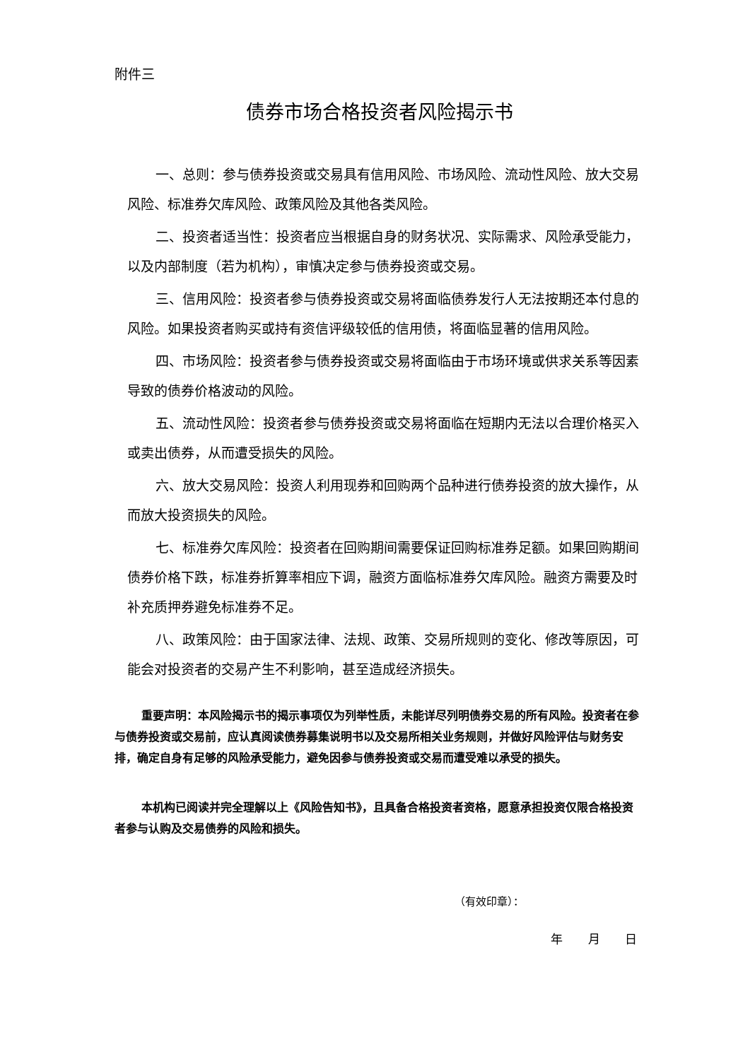附件三
债券市场合格投资者风险揭示书
一、总则：参与债券投资或交易具有信用风险、市场风险、流动性风险、放大交易风险、标准券欠库风险、政策风险及其他各类风险。
二、投资者适当性：投资者应当根据自身的财务状况、实际需求、风险承受能力，以及内部制度（若为机构），审慎决定参与债券投资或交易。
三、信用风险：投资者参与债券投资或交易将面临债券发行人无法按期还本付息的风险。如果投资者购买或持有资信评级较低的信用债，将面临显著的信用风险。
四、市场风险：投资者参与债券投资或交易将面临由于市场环境或供求关系等因素导致的债券价格波动的风险。
五、流动性风险：投资者参与债券投资或交易将面临在短期内无法以合理价格买入或卖出债券，从而遭受损失的风险。
六、放大交易风险：投资人利用现券和回购两个品种进行债券投资的放大操作，从而放大投资损失的风险。
七、标准券欠库风险：投资者在回购期间需要保证回购标准券足额。如果回购期间债券价格下跌，标准券折算率相应下调，融资方面临标准券欠库风险。融资方需要及时补充质押券避免标准券不足。
八、政策风险：由于国家法律、法规、政策、交易所规则的变化、修改等原因，可能会对投资者的交易产生不利影响，甚至造成经济损失。
重要声明：本风险揭示书的揭示事项仅为列举性质，未能详尽列明债券交易的所有风险。投资者在参与债券投资或交易前，应认真阅读债券募集说明书以及交易所相关业务规则，并做好风险评估与财务安排，确定自身有足够的风险承受能力，避免因参与债券投资或交易而遭受难以承受的损失。
本机构已阅读并完全理解以上《风险告知书》，且具备合格投资者资格，愿意承担投资仅限合格投资者参与认购及交易债券的风险和损失。
（有效印章）：
年 月 日